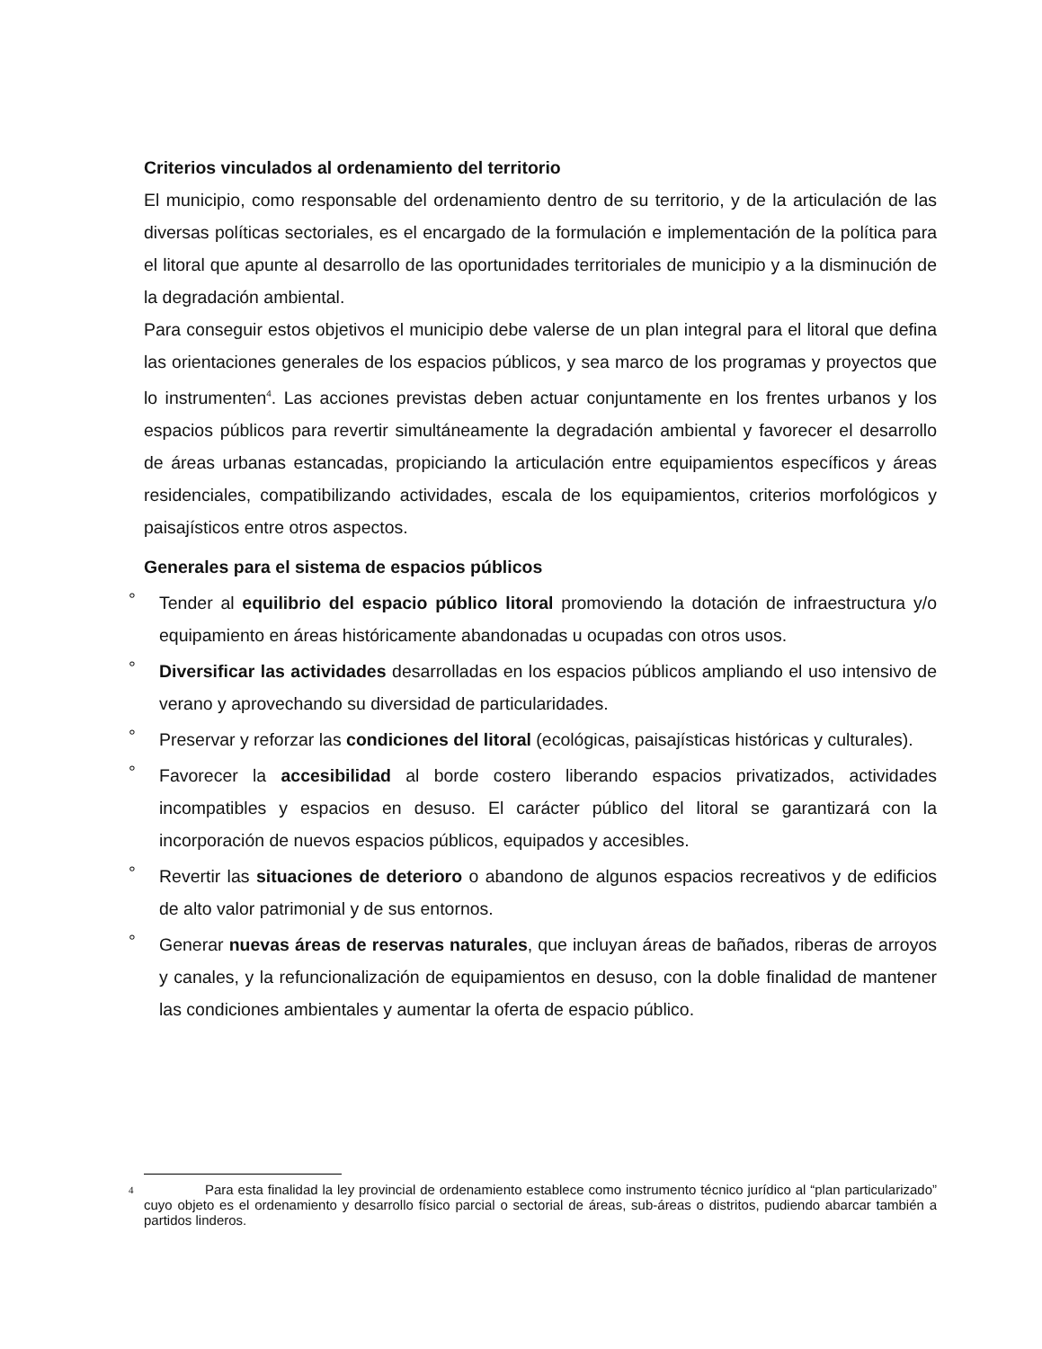Criterios vinculados al ordenamiento del territorio
El municipio, como responsable del ordenamiento dentro de su territorio, y de la articulación de las diversas políticas sectoriales, es el encargado de la formulación e implementación de la política para el litoral que apunte al desarrollo de las oportunidades territoriales de municipio y a la disminución de la degradación ambiental.
Para conseguir estos objetivos el municipio debe valerse de un plan integral para el litoral que defina las orientaciones generales de los espacios públicos, y sea marco de los programas y proyectos que lo instrumenten<sup>4</sup>. Las acciones previstas deben actuar conjuntamente en los frentes urbanos y los espacios públicos para revertir simultáneamente la degradación ambiental y favorecer el desarrollo de áreas urbanas estancadas, propiciando la articulación entre equipamientos específicos y áreas residenciales, compatibilizando actividades, escala de los equipamientos, criterios morfológicos y paisajísticos entre otros aspectos.
Generales para el sistema de espacios públicos
° Tender al equilibrio del espacio público litoral promoviendo la dotación de infraestructura y/o equipamiento en áreas históricamente abandonadas u ocupadas con otros usos.
° Diversificar las actividades desarrolladas en los espacios públicos ampliando el uso intensivo de verano y aprovechando su diversidad de particularidades.
° Preservar y reforzar las condiciones del litoral (ecológicas, paisajísticas históricas y culturales).
° Favorecer la accesibilidad al borde costero liberando espacios privatizados, actividades incompatibles y espacios en desuso. El carácter público del litoral se garantizará con la incorporación de nuevos espacios públicos, equipados y accesibles.
° Revertir las situaciones de deterioro o abandono de algunos espacios recreativos y de edificios de alto valor patrimonial y de sus entornos.
° Generar nuevas áreas de reservas naturales, que incluyan áreas de bañados, riberas de arroyos y canales, y la refuncionalización de equipamientos en desuso, con la doble finalidad de mantener las condiciones ambientales y aumentar la oferta de espacio público.
<sup>4</sup>
Para esta finalidad la ley provincial de ordenamiento establece como instrumento técnico jurídico al “plan particularizado” cuyo objeto es el ordenamiento y desarrollo físico parcial o sectorial de áreas, sub-áreas o distritos, pudiendo abarcar también a partidos linderos.